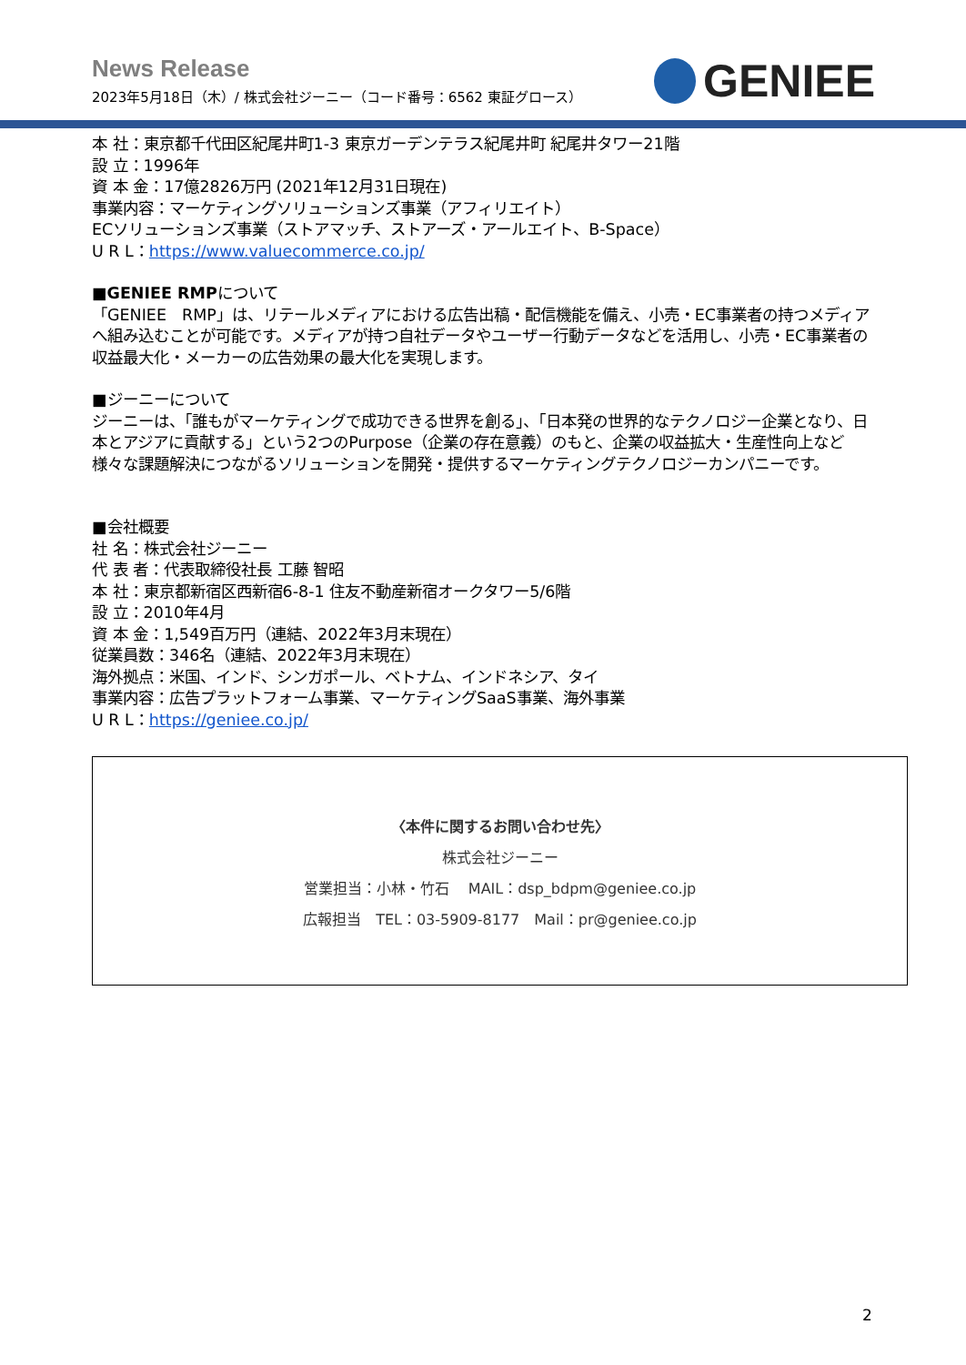News Release
2023年5月18日（木）/ 株式会社ジーニー（コード番号：6562 東証グロース）
GENIEE
本 社：東京都千代田区紀尾井町1-3 東京ガーデンテラス紀尾井町 紀尾井タワー21階
設 立：1996年
資 本 金：17億2826万円 (2021年12月31日現在)
事業内容：マーケティングソリューションズ事業（アフィリエイト）
ECソリューションズ事業（ストアマッチ、ストアーズ・アールエイト、B-Space）
U R L：https://www.valuecommerce.co.jp/
■GENIEE RMPについて
「GENIEE　RMP」は、リテールメディアにおける広告出稿・配信機能を備え、小売・EC事業者の持つメディアへ組み込むことが可能です。メディアが持つ自社データやユーザー行動データなどを活用し、小売・EC事業者の収益最大化・メーカーの広告効果の最大化を実現します。
■ジーニーについて
ジーニーは、「誰もがマーケティングで成功できる世界を創る」、「日本発の世界的なテクノロジー企業となり、日本とアジアに貢献する」という2つのPurpose（企業の存在意義）のもと、企業の収益拡大・生産性向上など様々な課題解決につながるソリューションを開発・提供するマーケティングテクノロジーカンパニーです。
■会社概要
社 名：株式会社ジーニー
代 表 者：代表取締役社長 工藤 智昭
本 社：東京都新宿区西新宿6-8-1 住友不動産新宿オークタワー5/6階
設 立：2010年4月
資 本 金：1,549百万円（連結、2022年3月末現在）
従業員数：346名（連結、2022年3月末現在）
海外拠点：米国、インド、シンガポール、ベトナム、インドネシア、タイ
事業内容：広告プラットフォーム事業、マーケティングSaaS事業、海外事業
U R L：https://geniee.co.jp/
〈本件に関するお問い合わせ先〉
株式会社ジーニー
営業担当：小林・竹石　 MAIL：dsp_bdpm@geniee.co.jp
広報担当　TEL：03-5909-8177　Mail：pr@geniee.co.jp
2